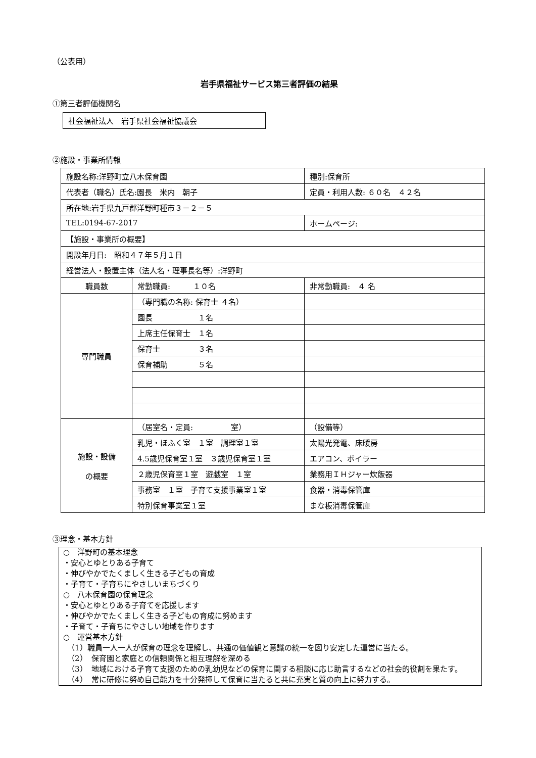（公表用）
岩手県福祉サービス第三者評価の結果
①第三者評価機関名
社会福祉法人　岩手県社会福祉協議会
②施設・事業所情報
| 施設名称:洋野町立八木保育園 | | 種別:保育所 |
| 代表者（職名）氏名:園長 米内 朝子 | | 定員・利用人数: ６０名 ４２名 |
| 所在地:岩手県九戸郡洋野町種市３－２－５ | | |
| TEL:0194-67-2017 | | ホームページ: |
| 【施設・事業所の概要】 | | |
| 開設年月日: 昭和４７年５月１日 | | |
| 経営法人・設置主体（法人名・理事長名等）:洋野町 | | |
| 職員数 | 常勤職員: １０名 | 非常勤職員: ４ 名 |
| 専門職員 | （専門職の名称: 保育士 ４名） | |
| | 園長 １名 | |
| | 上席主任保育士 １名 | |
| | 保育士 ３名 | |
| | 保育補助 ５名 | |
| 施設・設備 の概要 | （居室名・定員: 室） | （設備等） |
| | 乳児・ほふく室 １室 調理室１室 | 太陽光発電、床暖房 |
| | 4.5歳児保育室１室 ３歳児保育室１室 | エアコン、ボイラー |
| | ２歳児保育室１室 遊戯室 １室 | 業務用ＩＨジャー炊飯器 |
| | 事務室 １室 子育て支援事業室１室 | 食器・消毒保管庫 |
| | 特別保育事業室１室 | まな板消毒保管庫 |
③理念・基本方針
○　洋野町の基本理念
・安心とゆとりある子育て
・伸びやかでたくましく生きる子どもの育成
・子育て・子育ちにやさしいまちづくり
○　八木保育園の保育理念
・安心とゆとりある子育てを応援します
・伸びやかでたくましく生きる子どもの育成に努めます
・子育て・子育ちにやさしい地域を作ります
○　運営基本方針
（1）職員一人一人が保育の理念を理解し、共通の価値観と意識の統一を図り安定した運営に当たる。
（2）　保育園と家庭との信頼関係と相互理解を深める
（3）　地域における子育て支援のための乳幼児などの保育に関する相談に応じ助言するなどの社会的役割を果たす。
（4）　常に研修に努め自己能力を十分発揮して保育に当たると共に充実と質の向上に努力する。